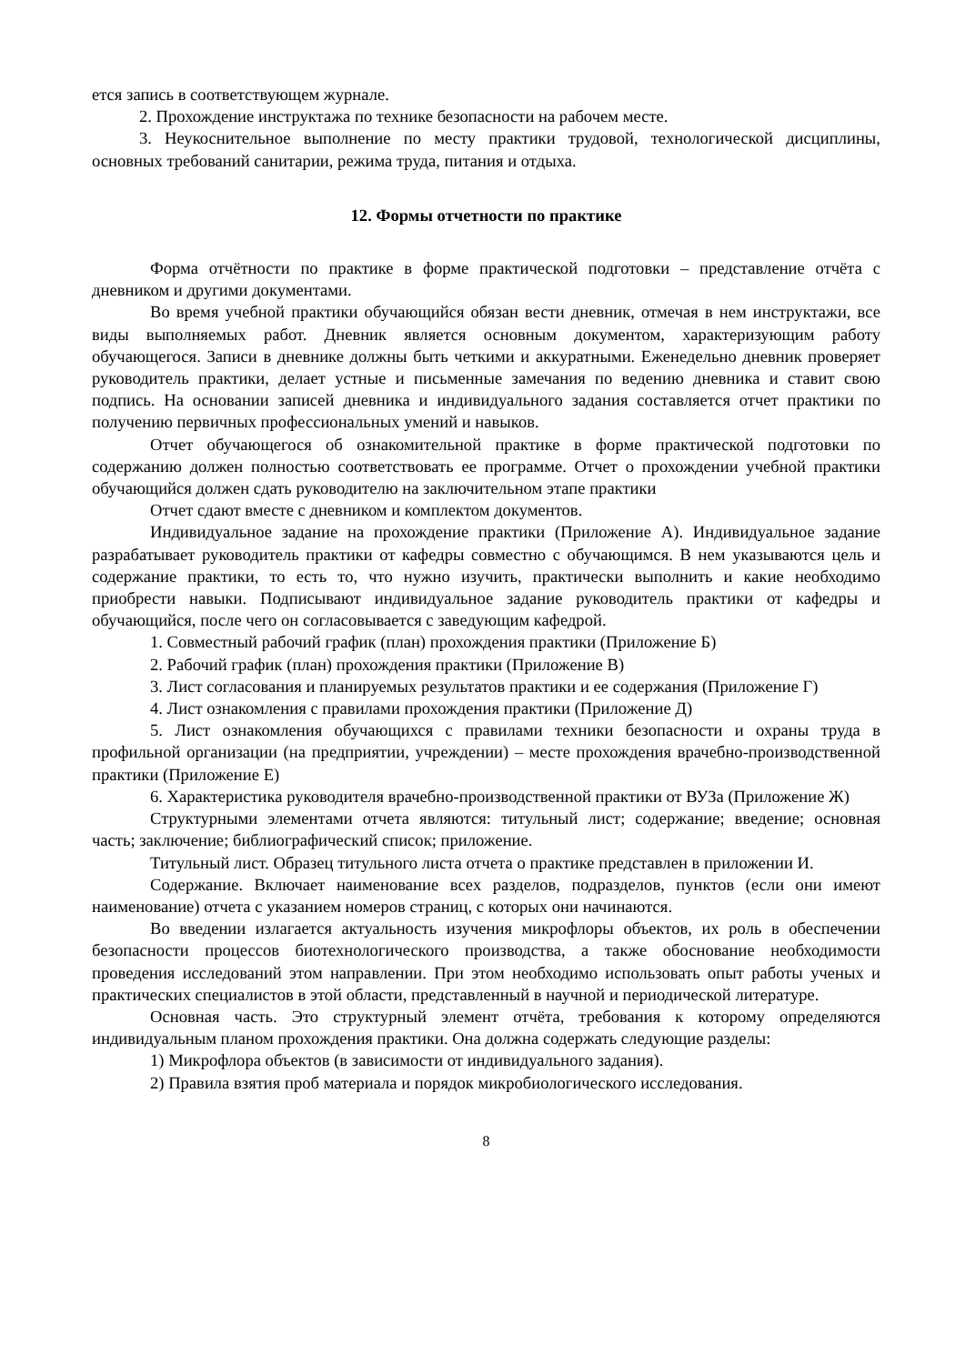ется запись в соответствующем журнале.
2. Прохождение инструктажа по технике безопасности на рабочем месте.
3. Неукоснительное выполнение по месту практики трудовой, технологической дисциплины, основных требований санитарии, режима труда, питания и отдыха.
12. Формы отчетности по практике
Форма отчётности по практике в форме практической подготовки – представление отчёта с дневником и другими документами.
Во время учебной практики обучающийся обязан вести дневник, отмечая в нем инструктажи, все виды выполняемых работ. Дневник является основным документом, характеризующим работу обучающегося. Записи в дневнике должны быть четкими и аккуратными. Еженедельно дневник проверяет руководитель практики, делает устные и письменные замечания по ведению дневника и ставит свою подпись. На основании записей дневника и индивидуального задания составляется отчет практики по получению первичных профессиональных умений и навыков.
Отчет обучающегося об ознакомительной практике в форме практической подготовки по содержанию должен полностью соответствовать ее программе. Отчет о прохождении учебной практики обучающийся должен сдать руководителю на заключительном этапе практики
Отчет сдают вместе с дневником и комплектом документов.
Индивидуальное задание на прохождение практики (Приложение А). Индивидуальное задание разрабатывает руководитель практики от кафедры совместно с обучающимся. В нем указываются цель и содержание практики, то есть то, что нужно изучить, практически выполнить и какие необходимо приобрести навыки. Подписывают индивидуальное задание руководитель практики от кафедры и обучающийся, после чего он согласовывается с заведующим кафедрой.
1. Совместный рабочий график (план) прохождения практики (Приложение Б)
2. Рабочий график (план) прохождения практики (Приложение В)
3. Лист согласования и планируемых результатов практики и ее содержания (Приложение Г)
4. Лист ознакомления с правилами прохождения практики (Приложение Д)
5. Лист ознакомления обучающихся с правилами техники безопасности и охраны труда в профильной организации (на предприятии, учреждении) – месте прохождения врачебно-производственной практики (Приложение Е)
6. Характеристика руководителя врачебно-производственной практики от ВУЗа (Приложение Ж)
Структурными элементами отчета являются: титульный лист; содержание; введение; основная часть; заключение; библиографический список; приложение.
Титульный лист. Образец титульного листа отчета о практике представлен в приложении И.
Содержание. Включает наименование всех разделов, подразделов, пунктов (если они имеют наименование) отчета с указанием номеров страниц, с которых они начинаются.
Во введении излагается актуальность изучения микрофлоры объектов, их роль в обеспечении безопасности процессов биотехнологического производства, а также обоснование необходимости проведения исследований этом направлении. При этом необходимо использовать опыт работы ученых и практических специалистов в этой области, представленный в научной и периодической литературе.
Основная часть. Это структурный элемент отчёта, требования к которому определяются индивидуальным планом прохождения практики. Она должна содержать следующие разделы:
1) Микрофлора объектов (в зависимости от индивидуального задания).
2) Правила взятия проб материала и порядок микробиологического исследования.
8